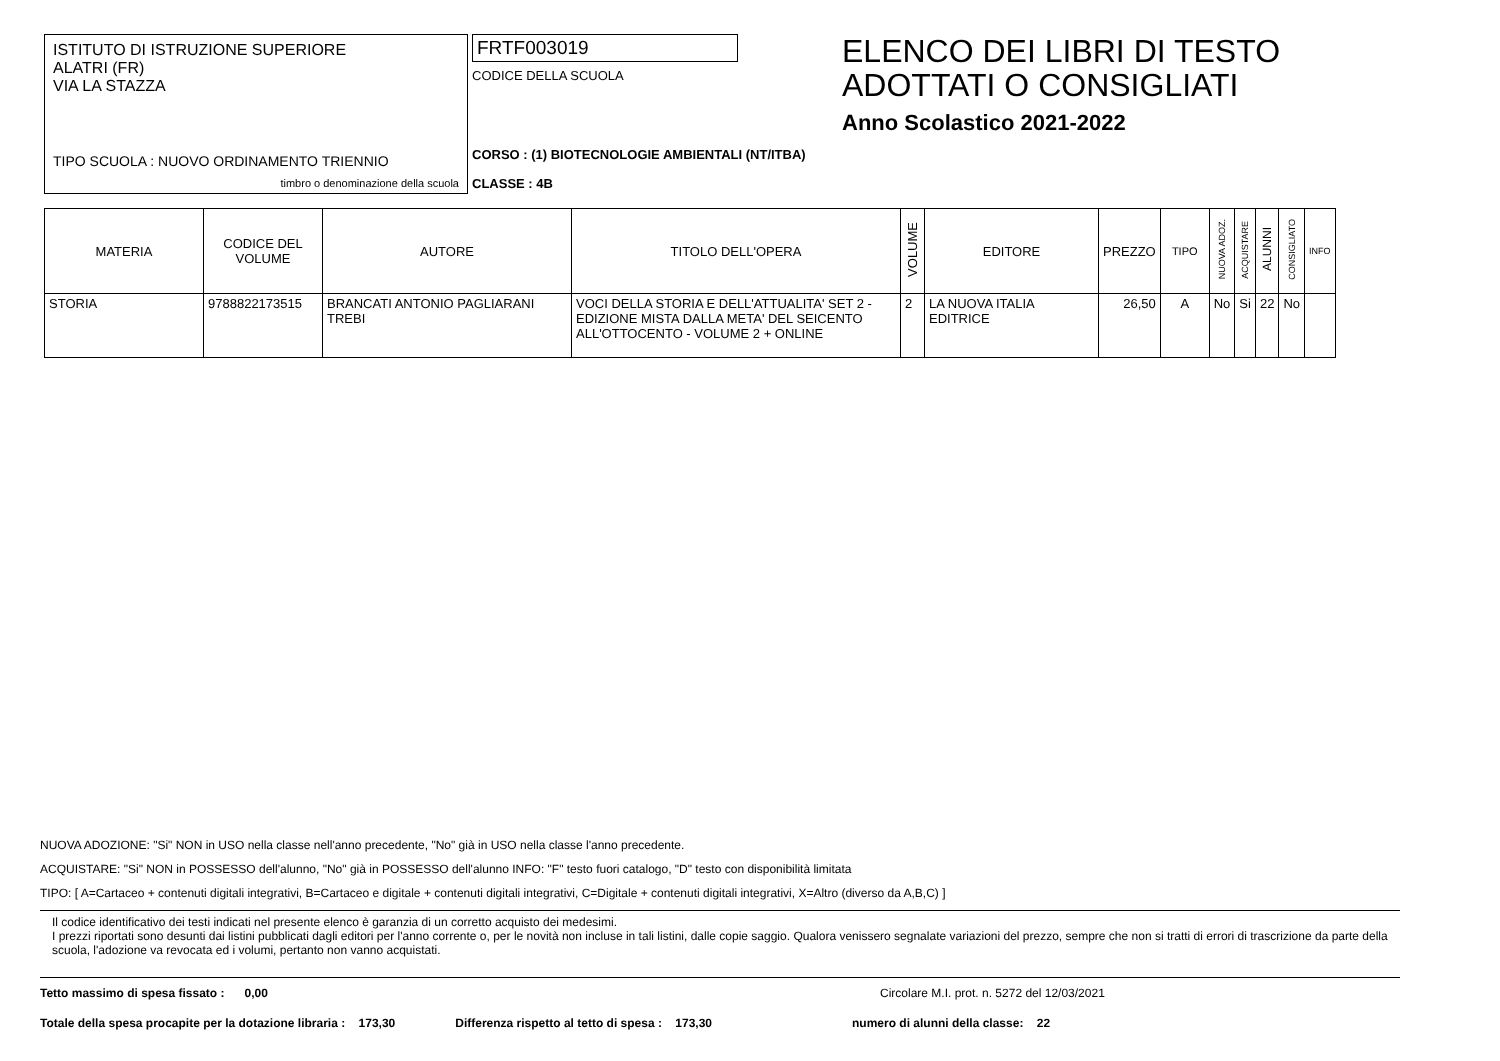ISTITUTO DI ISTRUZIONE SUPERIORE
ALATRI (FR)
VIA LA STAZZA
TIPO SCUOLA : NUOVO ORDINAMENTO TRIENNIO
timbro o denominazione della scuola
FRTF003019
CODICE DELLA SCUOLA
CORSO : (1) BIOTECNOLOGIE AMBIENTALI (NT/ITBA)
CLASSE : 4B
ELENCO DEI LIBRI DI TESTO
ADOTTATI O CONSIGLIATI
Anno Scolastico 2021-2022
| MATERIA | CODICE DEL VOLUME | AUTORE | TITOLO DELL'OPERA | VOLUME | EDITORE | PREZZO | TIPO | NUOVA ADOZ. | ACQUISTARE | ALUNNI | CONSIGLIATO | INFO |
| --- | --- | --- | --- | --- | --- | --- | --- | --- | --- | --- | --- | --- |
| STORIA | 9788822173515 | BRANCATI ANTONIO PAGLIARANI TREBI | VOCI DELLA STORIA E DELL'ATTUALITA' SET 2 - EDIZIONE MISTA DALLA META' DEL SEICENTO ALL'OTTOCENTO - VOLUME 2 + ONLINE | 2 | LA NUOVA ITALIA EDITRICE | 26,50 | A | No | Si | 22 | No | |
NUOVA ADOZIONE: "Si" NON in USO nella classe nell'anno precedente, "No" già in USO nella classe l'anno precedente.
ACQUISTARE: "Si" NON in POSSESSO dell'alunno, "No" già in POSSESSO dell'alunno INFO: "F" testo fuori catalogo, "D" testo con disponibilità limitata
TIPO: [ A=Cartaceo + contenuti digitali integrativi, B=Cartaceo e digitale + contenuti digitali integrativi, C=Digitale + contenuti digitali integrativi, X=Altro (diverso da A,B,C) ]
Il codice identificativo dei testi indicati nel presente elenco è garanzia di un corretto acquisto dei medesimi.
I prezzi riportati sono desunti dai listini pubblicati dagli editori per l'anno corrente o, per le novità non incluse in tali listini, dalle copie saggio. Qualora venissero segnalate variazioni del prezzo, sempre che non si tratti di errori di trascrizione da parte della scuola, l'adozione va revocata ed i volumi, pertanto non vanno acquistati.
Tetto massimo di spesa fissato : 0,00 Circolare M.I. prot. n. 5272 del 12/03/2021
Totale della spesa procapite per la dotazione libraria : 173,30 Differenza rispetto al tetto di spesa : 173,30 numero di alunni della classe: 22